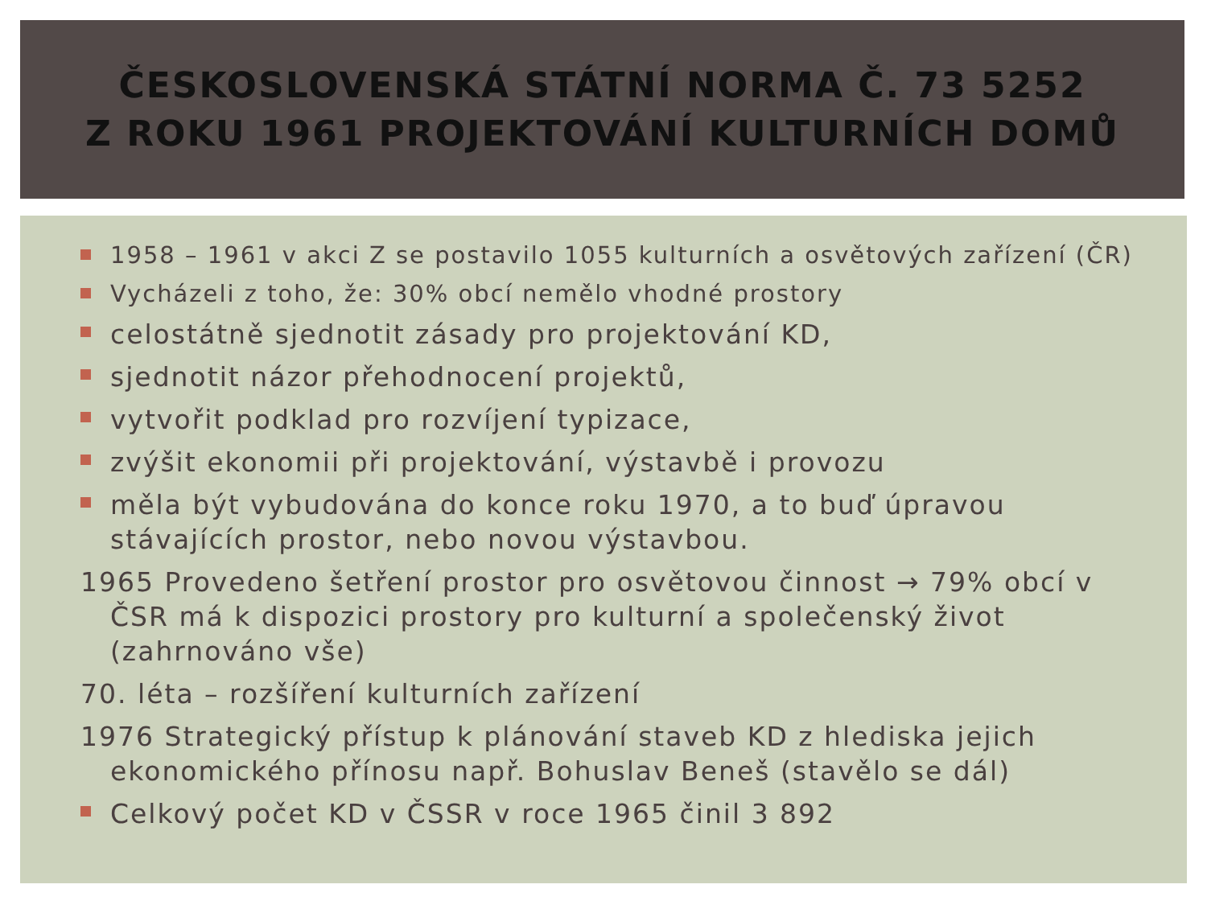ČESKOSLOVENSKÁ STÁTNÍ NORMA Č. 73 5252
Z ROKU 1961 PROJEKTOVÁNÍ KULTURNÍCH DOMŮ
1958 – 1961 v akci Z se postavilo 1055 kulturních a osvětových zařízení (ČR)
Vycházeli z toho, že: 30% obcí nemělo vhodné prostory
celostátně sjednotit zásady pro projektování KD,
sjednotit názor přehodnocení projektů,
vytvořit podklad pro rozvíjení typizace,
zvýšit ekonomii při projektování, výstavbě i provozu
měla být vybudována do konce roku 1970, a to buď úpravou stávajících prostor, nebo novou výstavbou.
1965 Provedeno šetření prostor pro osvětovou činnost → 79% obcí v ČSR má k dispozici prostory pro kulturní a společenský život (zahrnováno vše)
70. léta – rozšíření kulturních zařízení
1976 Strategický přístup k plánování staveb KD z hlediska jejich ekonomického přínosu např. Bohuslav Beneš (stavělo se dál)
Celkový počet KD v ČSSR v roce 1965 činil 3 892